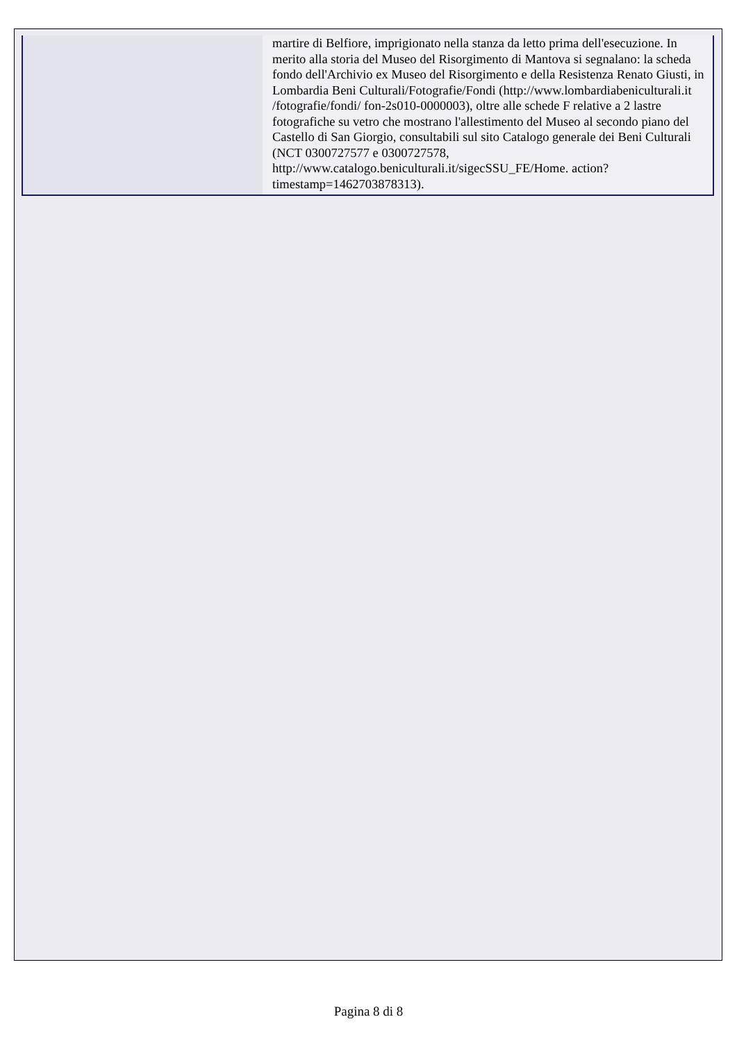| | martire di Belfiore, imprigionato nella stanza da letto prima dell'esecuzione. In merito alla storia del Museo del Risorgimento di Mantova si segnalano: la scheda fondo dell'Archivio ex Museo del Risorgimento e della Resistenza Renato Giusti, in Lombardia Beni Culturali/Fotografie/Fondi (http://www.lombardiabeniculturali.it /fotografie/fondi/ fon-2s010-0000003), oltre alle schede F relative a 2 lastre fotografiche su vetro che mostrano l'allestimento del Museo al secondo piano del Castello di San Giorgio, consultabili sul sito Catalogo generale dei Beni Culturali (NCT 0300727577 e 0300727578, http://www.catalogo.beniculturali.it/sigecSSU_FE/Home. action?timestamp=1462703878313). |
Pagina 8 di 8